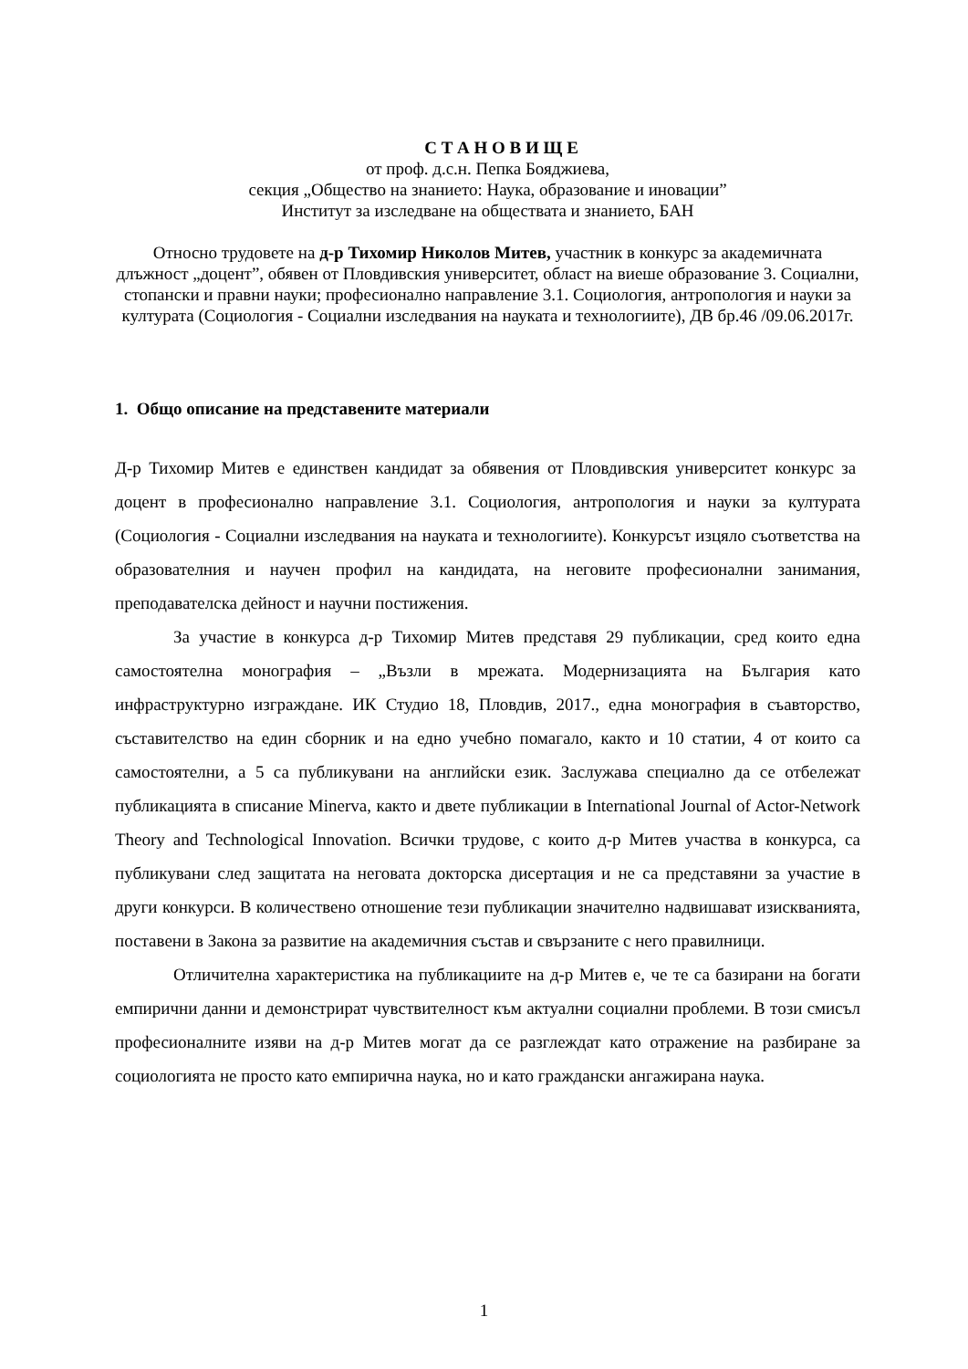С Т А Н О В И Щ Е
от проф. д.с.н. Пепка Бояджиева,
секция „Общество на знанието: Наука, образование и иновации”
Институт за изследване на обществата и знанието, БАН
Относно трудовете на д-р Тихомир Николов Митев, участник в конкурс за академичната длъжност „доцент”, обявен от Пловдивския университет, област на виеше образование 3. Социални, стопански и правни науки; професионално направление 3.1. Социология, антропология и науки за културата (Социология - Социални изследвания на науката и технологиите), ДВ бр.46 /09.06.2017г.
1. Общо описание на представените материали
Д-р Тихомир Митев е единствен кандидат за обявения от Пловдивския университет конкурс за доцент в професионално направление 3.1. Социология, антропология и науки за културата (Социология - Социални изследвания на науката и технологиите). Конкурсът изцяло съответства на образователния и научен профил на кандидата, на неговите професионални занимания, преподавателска дейност и научни постижения.
За участие в конкурса д-р Тихомир Митев представя 29 публикации, сред които една самостоятелна монография – „Възли в мрежата. Модернизацията на България като инфраструктурно изграждане. ИК Студио 18, Пловдив, 2017., една монография в съавторство, съставителство на един сборник и на едно учебно помагало, както и 10 статии, 4 от които са самостоятелни, а 5 са публикувани на английски език. Заслужава специално да се отбележат публикацията в списание Minerva, както и двете публикации в International Journal of Actor-Network Theory and Technological Innovation. Всички трудове, с които д-р Митев участва в конкурса, са публикувани след защитата на неговата докторска дисертация и не са представяни за участие в други конкурси. В количествено отношение тези публикации значително надвишават изискванията, поставени в Закона за развитие на академичния състав и свързаните с него правилници.
Отличителна характеристика на публикациите на д-р Митев е, че те са базирани на богати емпирични данни и демонстрират чувствителност към актуални социални проблеми. В този смисъл професионалните изяви на д-р Митев могат да се разглеждат като отражение на разбиране за социологията не просто като емпирична наука, но и като граждански ангажирана наука.
1